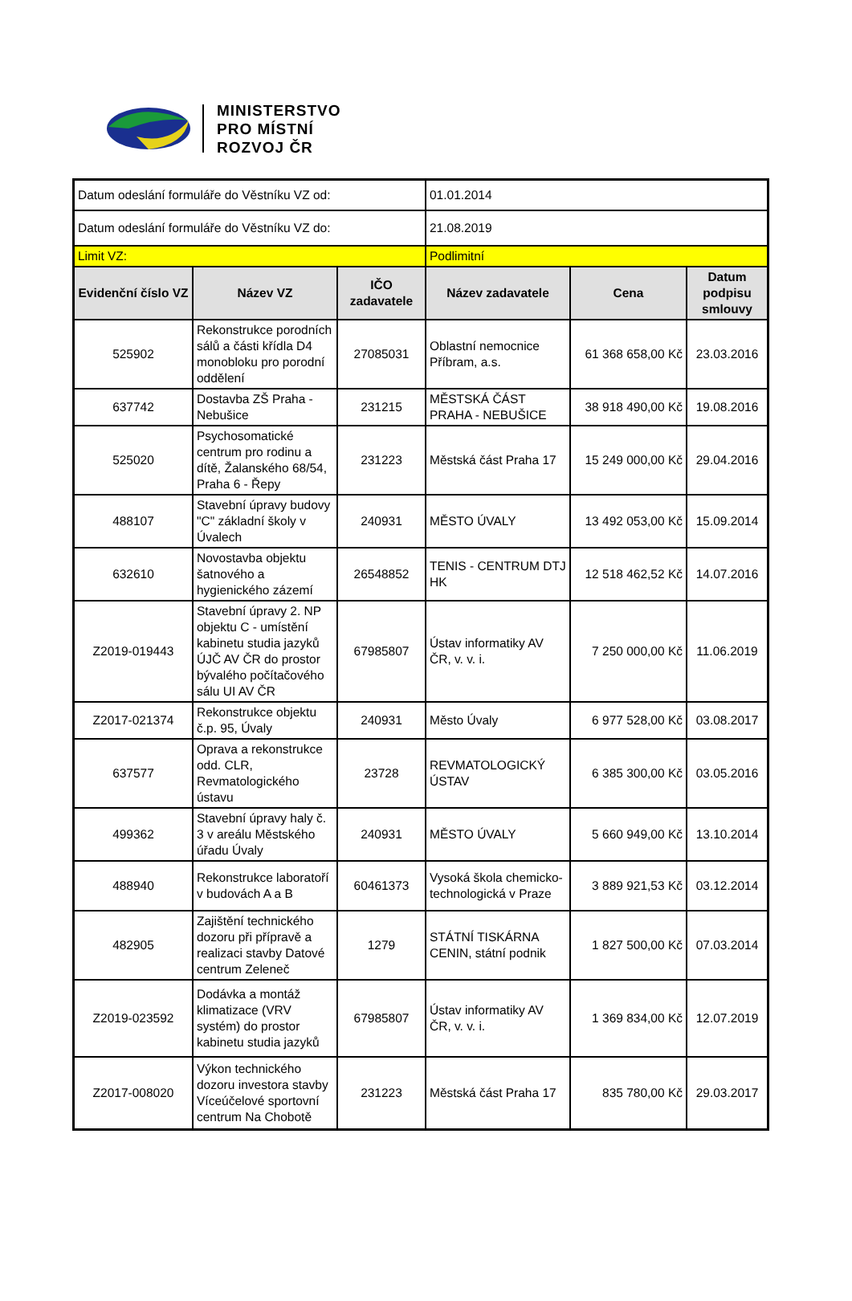MINISTERSTVO
PRO MÍSTNÍ
ROZVOJ ČR
| Datum odeslání formuláře do Věstníku VZ od: | | | 01.01.2014 | | |
| Datum odeslání formuláře do Věstníku VZ do: | | | 21.08.2019 | | |
| Limit VZ: | | | Podlimitní | | |
| Evidenční číslo VZ | Název VZ | IČO zadavatele | Název zadavatele | Cena | Datum podpisu smlouvy |
| 525902 | Rekonstrukce porodních sálů a části křídla D4 monobloku pro porodní oddělení | 27085031 | Oblastní nemocnice Příbram, a.s. | 61 368 658,00 Kč | 23.03.2016 |
| 637742 | Dostavba ZŠ Praha - Nebušice | 231215 | MĚSTSKÁ ČÁST PRAHA - NEBUŠICE | 38 918 490,00 Kč | 19.08.2016 |
| 525020 | Psychosomatické centrum pro rodinu a dítě, Žalanského 68/54, Praha 6 - Řepy | 231223 | Městská část Praha 17 | 15 249 000,00 Kč | 29.04.2016 |
| 488107 | Stavební úpravy budovy "C" základní školy v Úvalech | 240931 | MĚSTO ÚVALY | 13 492 053,00 Kč | 15.09.2014 |
| 632610 | Novostavba objektu šatnového a hygienického zázemí | 26548852 | TENIS - CENTRUM DTJ HK | 12 518 462,52 Kč | 14.07.2016 |
| Z2019-019443 | Stavební úpravy 2. NP objektu C - umístění kabinetu studia jazyků ÚJČ AV ČR do prostor bývalého počítačového sálu UI AV ČR | 67985807 | Ústav informatiky AV ČR, v. v. i. | 7 250 000,00 Kč | 11.06.2019 |
| Z2017-021374 | Rekonstrukce objektu č.p. 95, Úvaly | 240931 | Město Úvaly | 6 977 528,00 Kč | 03.08.2017 |
| 637577 | Oprava a rekonstrukce odd. CLR, Revmatologického ústavu | 23728 | REVMATOLOGICKÝ ÚSTAV | 6 385 300,00 Kč | 03.05.2016 |
| 499362 | Stavební úpravy haly č. 3 v areálu Městského úřadu Úvaly | 240931 | MĚSTO ÚVALY | 5 660 949,00 Kč | 13.10.2014 |
| 488940 | Rekonstrukce laboratoří v budovách A a B | 60461373 | Vysoká škola chemicko-technologická v Praze | 3 889 921,53 Kč | 03.12.2014 |
| 482905 | Zajištění technického dozoru při přípravě a realizaci stavby Datové centrum Zeleneč | 1279 | STÁTNÍ TISKÁRNA CENIN, státní podnik | 1 827 500,00 Kč | 07.03.2014 |
| Z2019-023592 | Dodávka a montáž klimatizace (VRV systém) do prostor kabinetu studia jazyků | 67985807 | Ústav informatiky AV ČR, v. v. i. | 1 369 834,00 Kč | 12.07.2019 |
| Z2017-008020 | Výkon technického dozoru investora stavby Víceúčelové sportovní centrum Na Chobotě | 231223 | Městská část Praha 17 | 835 780,00 Kč | 29.03.2017 |